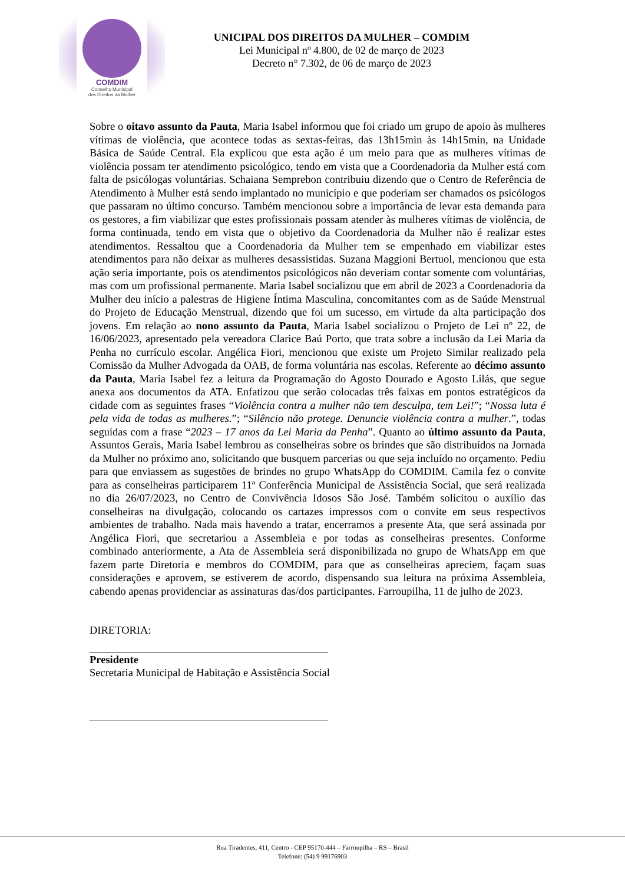COMDIM
Conselho Municipal
dos Direitos da Mulher
UNICIPAL DOS DIREITOS DA MULHER – COMDIM
Lei Municipal nº 4.800, de 02 de março de 2023
Decreto n° 7.302, de 06 de março de 2023
Sobre o oitavo assunto da Pauta, Maria Isabel informou que foi criado um grupo de apoio às mulheres vítimas de violência, que acontece todas as sextas-feiras, das 13h15min às 14h15min, na Unidade Básica de Saúde Central. Ela explicou que esta ação é um meio para que as mulheres vítimas de violência possam ter atendimento psicológico, tendo em vista que a Coordenadoria da Mulher está com falta de psicólogas voluntárias. Schaiana Semprebon contribuiu dizendo que o Centro de Referência de Atendimento à Mulher está sendo implantado no município e que poderiam ser chamados os psicólogos que passaram no último concurso. Também mencionou sobre a importância de levar esta demanda para os gestores, a fim viabilizar que estes profissionais possam atender às mulheres vítimas de violência, de forma continuada, tendo em vista que o objetivo da Coordenadoria da Mulher não é realizar estes atendimentos. Ressaltou que a Coordenadoria da Mulher tem se empenhado em viabilizar estes atendimentos para não deixar as mulheres desassistidas. Suzana Maggioni Bertuol, mencionou que esta ação seria importante, pois os atendimentos psicológicos não deveriam contar somente com voluntárias, mas com um profissional permanente. Maria Isabel socializou que em abril de 2023 a Coordenadoria da Mulher deu início a palestras de Higiene Íntima Masculina, concomitantes com as de Saúde Menstrual do Projeto de Educação Menstrual, dizendo que foi um sucesso, em virtude da alta participação dos jovens. Em relação ao nono assunto da Pauta, Maria Isabel socializou o Projeto de Lei nº 22, de 16/06/2023, apresentado pela vereadora Clarice Baú Porto, que trata sobre a inclusão da Lei Maria da Penha no currículo escolar. Angélica Fiori, mencionou que existe um Projeto Similar realizado pela Comissão da Mulher Advogada da OAB, de forma voluntária nas escolas. Referente ao décimo assunto da Pauta, Maria Isabel fez a leitura da Programação do Agosto Dourado e Agosto Lilás, que segue anexa aos documentos da ATA. Enfatizou que serão colocadas três faixas em pontos estratégicos da cidade com as seguintes frases “Violência contra a mulher não tem desculpa, tem Lei!”; “Nossa luta é pela vida de todas as mulheres.”; “Silêncio não protege. Denuncie violência contra a mulher.”, todas seguidas com a frase “2023 – 17 anos da Lei Maria da Penha”. Quanto ao último assunto da Pauta, Assuntos Gerais, Maria Isabel lembrou as conselheiras sobre os brindes que são distribuídos na Jornada da Mulher no próximo ano, solicitando que busquem parcerias ou que seja incluído no orçamento. Pediu para que enviassem as sugestões de brindes no grupo WhatsApp do COMDIM. Camila fez o convite para as conselheiras participarem 11ª Conferência Municipal de Assistência Social, que será realizada no dia 26/07/2023, no Centro de Convivência Idosos São José. Também solicitou o auxílio das conselheiras na divulgação, colocando os cartazes impressos com o convite em seus respectivos ambientes de trabalho. Nada mais havendo a tratar, encerramos a presente Ata, que será assinada por Angélica Fiori, que secretariou a Assembleia e por todas as conselheiras presentes. Conforme combinado anteriormente, a Ata de Assembleia será disponibilizada no grupo de WhatsApp em que fazem parte Diretoria e membros do COMDIM, para que as conselheiras apreciem, façam suas considerações e aprovem, se estiverem de acordo, dispensando sua leitura na próxima Assembleia, cabendo apenas providenciar as assinaturas das/dos participantes. Farroupilha, 11 de julho de 2023.
DIRETORIA:
Presidente
Secretaria Municipal de Habitação e Assistência Social
Rua Tiradentes, 411, Centro - CEP 95170-444 – Farroupilha – RS – Brasil
Telefone: (54) 9 99176903